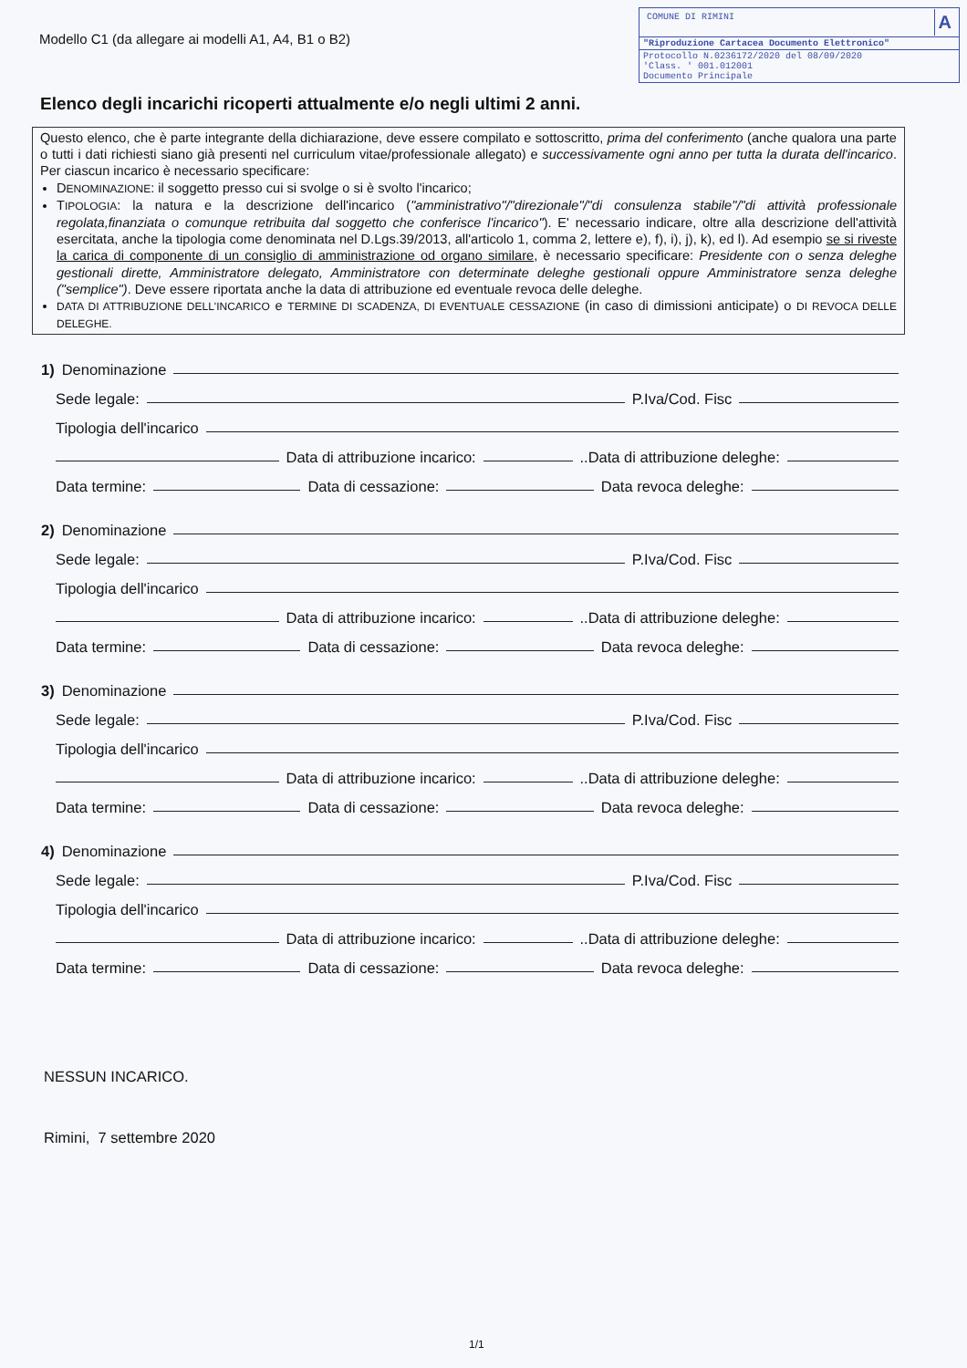Modello C1 (da allegare ai modelli A1, A4, B1 o B2)
COMUNE DI RIMINI A
"Riproduzione Cartacea Documento Elettronico"
Protocollo N.0236172/2020 del 08/09/2020
'Class. ' 001.012001
Documento Principale
Elenco degli incarichi ricoperti attualmente e/o negli ultimi 2 anni.
Questo elenco, che è parte integrante della dichiarazione, deve essere compilato e sottoscritto, prima del conferimento (anche qualora una parte o tutti i dati richiesti siano già presenti nel curriculum vitae/professionale allegato) e successivamente ogni anno per tutta la durata dell'incarico. Per ciascun incarico è necessario specificare:
DENOMINAZIONE: il soggetto presso cui si svolge o si è svolto l'incarico;
TIPOLOGIA: la natura e la descrizione dell'incarico ("amministrativo"/"direzionale"/"di consulenza stabile"/"di attività professionale regolata,finanziata o comunque retribuita dal soggetto che conferisce l'incarico"). E' necessario indicare, oltre alla descrizione dell'attività esercitata, anche la tipologia come denominata nel D.Lgs.39/2013, all'articolo 1, comma 2, lettere e), f), i), j), k), ed l). Ad esempio se si riveste la carica di componente di un consiglio di amministrazione od organo similare, è necessario specificare: Presidente con o senza deleghe gestionali dirette, Amministratore delegato, Amministratore con determinate deleghe gestionali oppure Amministratore senza deleghe ("semplice"). Deve essere riportata anche la data di attribuzione ed eventuale revoca delle deleghe.
DATA DI ATTRIBUZIONE DELL'INCARICO e TERMINE DI SCADENZA, DI EVENTUALE CESSAZIONE (in caso di dimissioni anticipate) o DI REVOCA DELLE DELEGHE.
1) Denominazione
Sede legale: P.Iva/Cod. Fisc
Tipologia dell'incarico
Data di attribuzione incarico: ..Data di attribuzione deleghe:
Data termine: Data di cessazione: Data revoca deleghe:
2) Denominazione
Sede legale: P.Iva/Cod. Fisc
Tipologia dell'incarico
Data di attribuzione incarico: ..Data di attribuzione deleghe:
Data termine: Data di cessazione: Data revoca deleghe:
3) Denominazione
Sede legale: P.Iva/Cod. Fisc
Tipologia dell'incarico
Data di attribuzione incarico: ..Data di attribuzione deleghe:
Data termine: Data di cessazione: Data revoca deleghe:
4) Denominazione
Sede legale: P.Iva/Cod. Fisc
Tipologia dell'incarico
Data di attribuzione incarico: ..Data di attribuzione deleghe:
Data termine: Data di cessazione: Data revoca deleghe:
NESSUN INCARICO.
Rimini, 7 settembre 2020
1/1